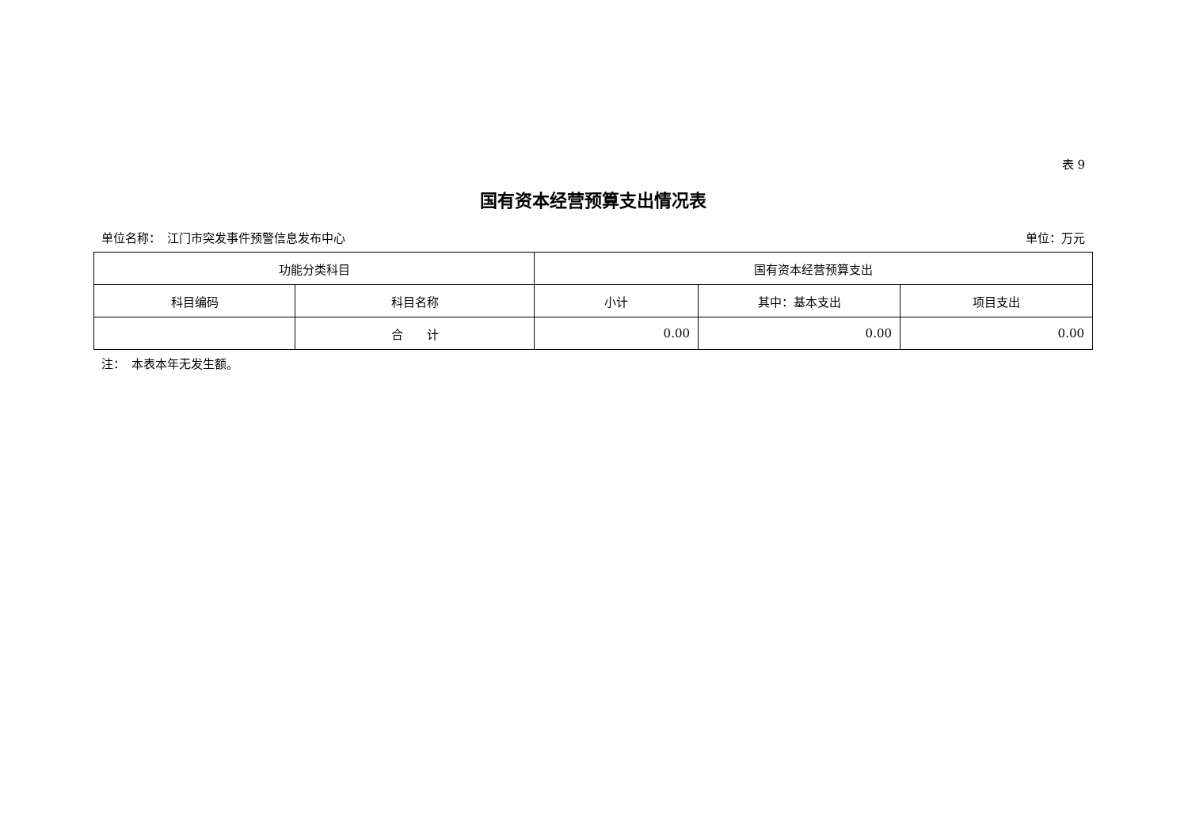表 9
国有资本经营预算支出情况表
单位名称：　江门市突发事件预警信息发布中心 单位：万元
| 功能分类科目 | | 国有资本经营预算支出 | | |
| --- | --- | --- | --- | --- |
| 科目编码 | 科目名称 | 小计 | 其中：基本支出 | 项目支出 |
| | 合 计 | 0.00 | 0.00 | 0.00 |
注：　本表本年无发生额。